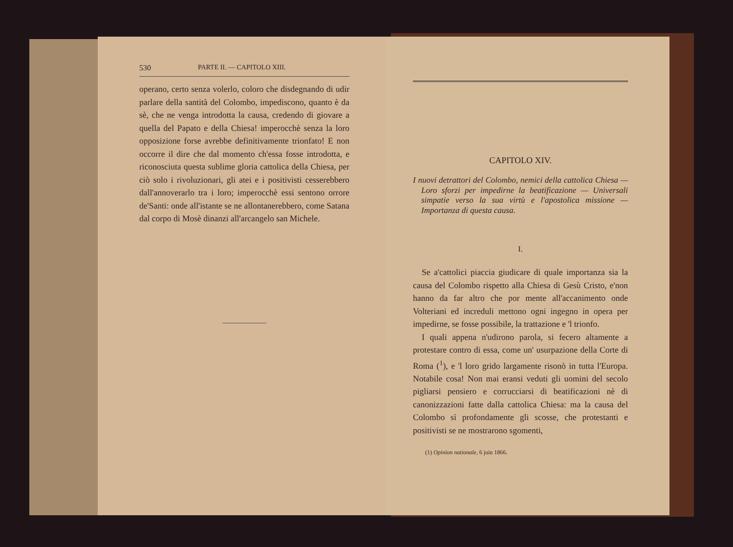530 PARTE II. — CAPITOLO XIII.
operano, certo senza volerlo, coloro che disdegnando di udir parlare della santità del Colombo, impediscono, quanto è da sè, che ne venga introdotta la causa, credendo di giovare a quella del Papato e della Chiesa! imperocchè senza la loro opposizione forse avrebbe definitivamente trionfato! E non occorre il dire che dal momento ch'essa fosse introdotta, e riconosciuta questa sublime gloria cattolica della Chiesa, per ciò solo i rivoluzionari, gli atei e i positivisti cesserebbero dall'annoverarlo tra i loro; imperocchè essi sentono orrore de'Santi: onde all'istante se ne allontanerebbero, come Satana dal corpo di Mosè dinanzi all'arcangelo san Michele.
CAPITOLO XIV.
I nuovi detrattori del Colombo, nemici della cattolica Chiesa — Loro sforzi per impedirne la beatificazione — Universali simpatie verso la sua virtù e l'apostolica missione — Importanza di questa causa.
I.
Se a'cattolici piaccia giudicare di quale importanza sia la causa del Colombo rispetto alla Chiesa di Gesù Cristo, e'non hanno da far altro che por mente all'accanimento onde Volteriani ed increduli mettono ogni ingegno in opera per impedirne, se fosse possibile, la trattazione e 'l trionfo.
I quali appena n'udirono parola, si fecero altamente a protestare contro di essa, come un' usurpazione della Corte di Roma (<sup>1</sup>), e 'l loro grido largamente risonò in tutta l'Europa. Notabile cosa! Non mai eransi veduti gli uomini del secolo pigliarsi pensiero e corrucciarsi di beatificazioni nè di canonizzazioni fatte dalla cattolica Chiesa: ma la causa del Colombo sì profondamente gli scosse, che protestanti e positivisti se ne mostrarono sgomenti,
(1) Opinion nationale, 6 juin 1866.